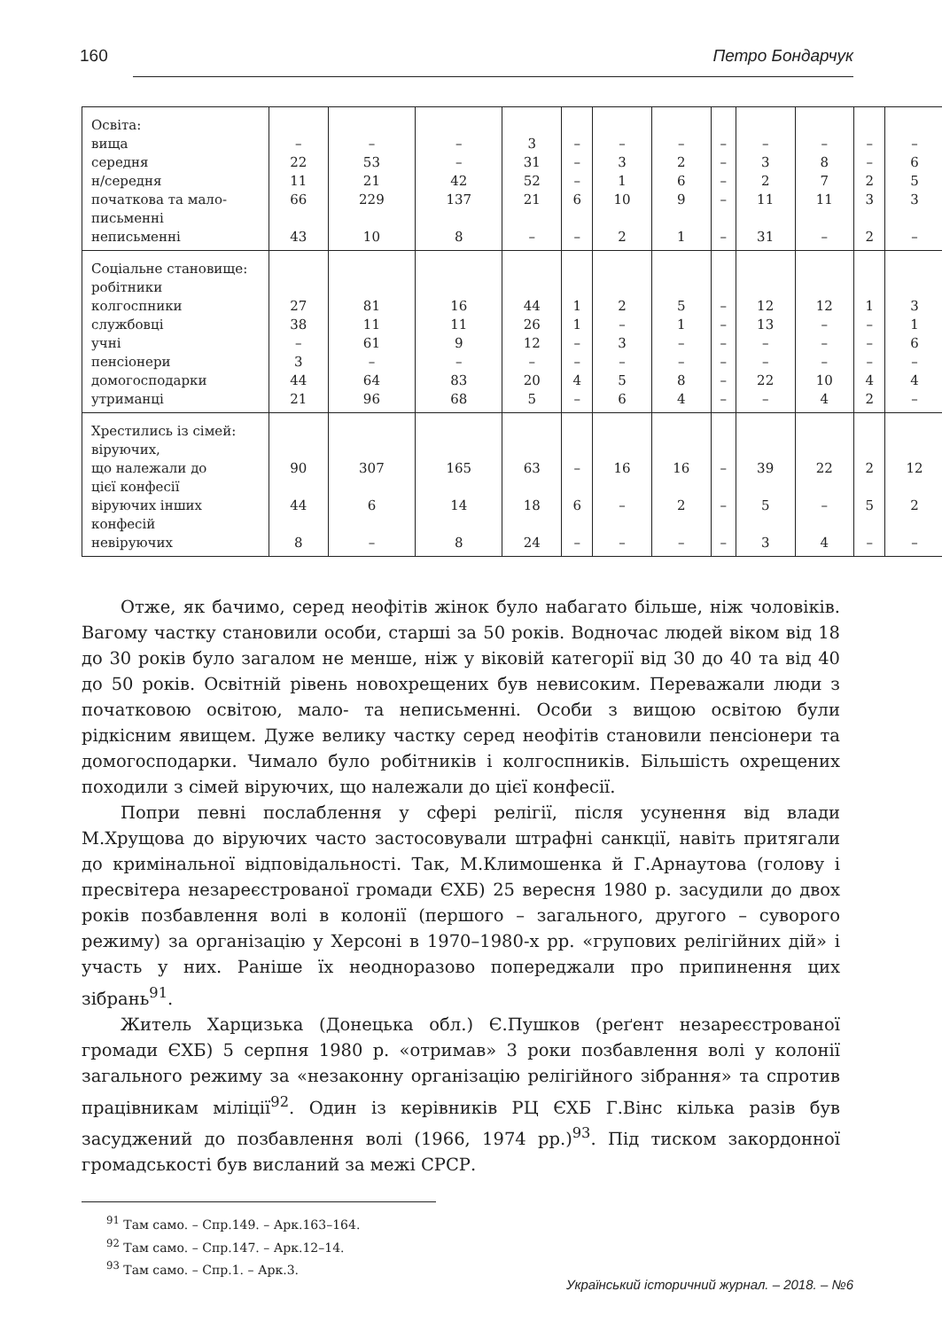160 Петро Бондарчук
| Освіта: вища середня н/середня початкова та мало- письменні неписьменні | – 22 11 66 43 | – 53 21 229 10 | – – 42 137 8 | 3 31 52 21 – | – – – 6 – | – 3 1 10 2 | – 2 6 9 1 | – – – – – | – 3 2 11 31 | – 8 7 11 – | – – 2 3 2 | – 6 5 3 – |
| Соціальне становище: робітники колгоспники службовці учні пенсіонери домогосподарки утриманці | 27 38 – 3 44 21 | 81 11 61 – 64 96 | 16 11 9 – 83 68 | 44 26 12 – 20 5 | 1 1 – – 4 – | 2 – 3 – 5 6 | 5 1 – – 8 4 | – – – – – – | 12 13 – – 22 – | 12 – – – 10 4 | 1 – – – 4 2 | 3 1 6 – 4 – |
| Хрестились із сімей: віруючих, що належали до цієї конфесії віруючих інших конфесій невіруючих | 90 44 8 | 307 6 – | 165 14 8 | 63 18 24 | – 6 – | 16 – – | 16 2 – | – – – | 39 5 3 | 22 – 4 | 2 5 – | 12 2 – |
Отже, як бачимо, серед неофітів жінок було набагато більше, ніж чоловіків. Вагому частку становили особи, старші за 50 років. Водночас людей віком від 18 до 30 років було загалом не менше, ніж у віковій категорії від 30 до 40 та від 40 до 50 років. Освітній рівень новохрещених був невисоким. Переважали люди з початковою освітою, мало- та неписьменні. Особи з вищою освітою були рідкісним явищем. Дуже велику частку серед неофітів становили пенсіонери та домогосподарки. Чимало було робітників і колгоспників. Більшість охрещених походили з сімей віруючих, що належали до цієї конфесії.
Попри певні послаблення у сфері релігії, після усунення від влади М.Хрущова до віруючих часто застосовували штрафні санкції, навіть притягали до кримінальної відповідальності. Так, М.Климошенка й Г.Арнаутова (голову і пресвітера незареєстрованої громади ЄХБ) 25 вересня 1980 р. засудили до двох років позбавлення волі в колонії (першого – загального, другого – суворого режиму) за організацію у Херсоні в 1970–1980-х рр. «групових релігійних дій» і участь у них. Раніше їх неодноразово попереджали про припинення цих зібрань<sup>91</sup>.
Житель Харцизька (Донецька обл.) Є.Пушков (реґент незареєстрованої громади ЄХБ) 5 серпня 1980 р. «отримав» 3 роки позбавлення волі у колонії загального режиму за «незаконну організацію релігійного зібрання» та спротив працівникам міліції<sup>92</sup>. Один із керівників РЦ ЄХБ Г.Вінс кілька разів був засуджений до позбавлення волі (1966, 1974 рр.)<sup>93</sup>. Під тиском закордонної громадськості був висланий за межі СРСР.
<sup>91</sup> Там само. – Спр.149. – Арк.163–164.
<sup>92</sup> Там само. – Спр.147. – Арк.12–14.
<sup>93</sup> Там само. – Спр.1. – Арк.3.
Український історичний журнал. – 2018. – №6